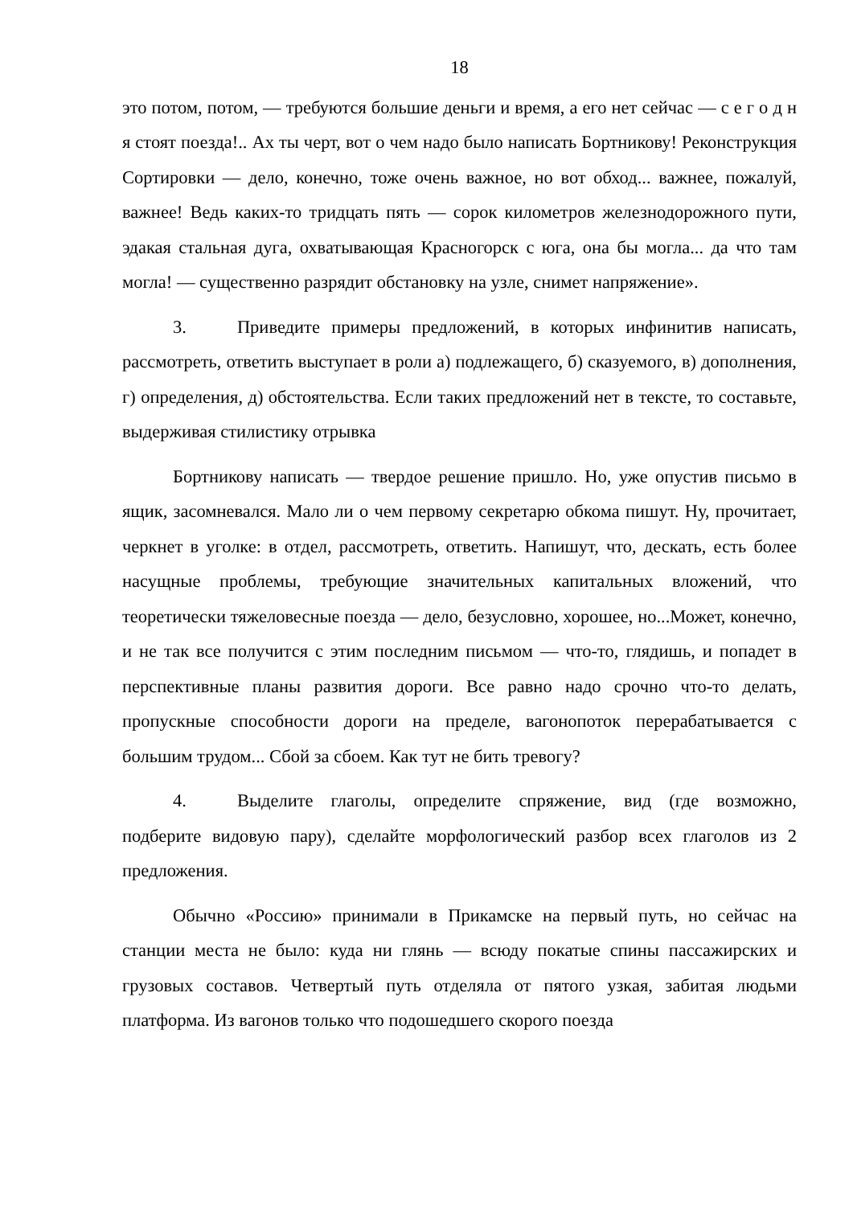18
это потом, потом, — требуются большие деньги и время, а его нет сейчас — с е г о д н я стоят поезда!.. Ах ты черт, вот о чем надо было написать Бортникову! Реконструкция Сортировки — дело, конечно, тоже очень важное, но вот обход... важнее, пожалуй, важнее! Ведь каких-то тридцать пять — сорок километров железнодорожного пути, эдакая стальная дуга, охватывающая Красногорск с юга, она бы могла... да что там могла! — существенно разрядит обстановку на узле, снимет напряжение».
3. Приведите примеры предложений, в которых инфинитив написать, рассмотреть, ответить выступает в роли а) подлежащего, б) сказуемого, в) дополнения, г) определения, д) обстоятельства. Если таких предложений нет в тексте, то составьте, выдерживая стилистику отрывка
Бортникову написать — твердое решение пришло. Но, уже опустив письмо в ящик, засомневался. Мало ли о чем первому секретарю обкома пишут. Ну, прочитает, черкнет в уголке: в отдел, рассмотреть, ответить. Напишут, что, дескать, есть более насущные проблемы, требующие значительных капитальных вложений, что теоретически тяжеловесные поезда — дело, безусловно, хорошее, но...Может, конечно, и не так все получится с этим последним письмом — что-то, глядишь, и попадет в перспективные планы развития дороги. Все равно надо срочно что-то делать, пропускные способности дороги на пределе, вагонопоток перерабатывается с большим трудом... Сбой за сбоем. Как тут не бить тревогу?
4. Выделите глаголы, определите спряжение, вид (где возможно, подберите видовую пару), сделайте морфологический разбор всех глаголов из 2 предложения.
Обычно «Россию» принимали в Прикамске на первый путь, но сейчас на станции места не было: куда ни глянь — всюду покатые спины пассажирских и грузовых составов. Четвертый путь отделяла от пятого узкая, забитая людьми платформа. Из вагонов только что подошедшего скорого поезда